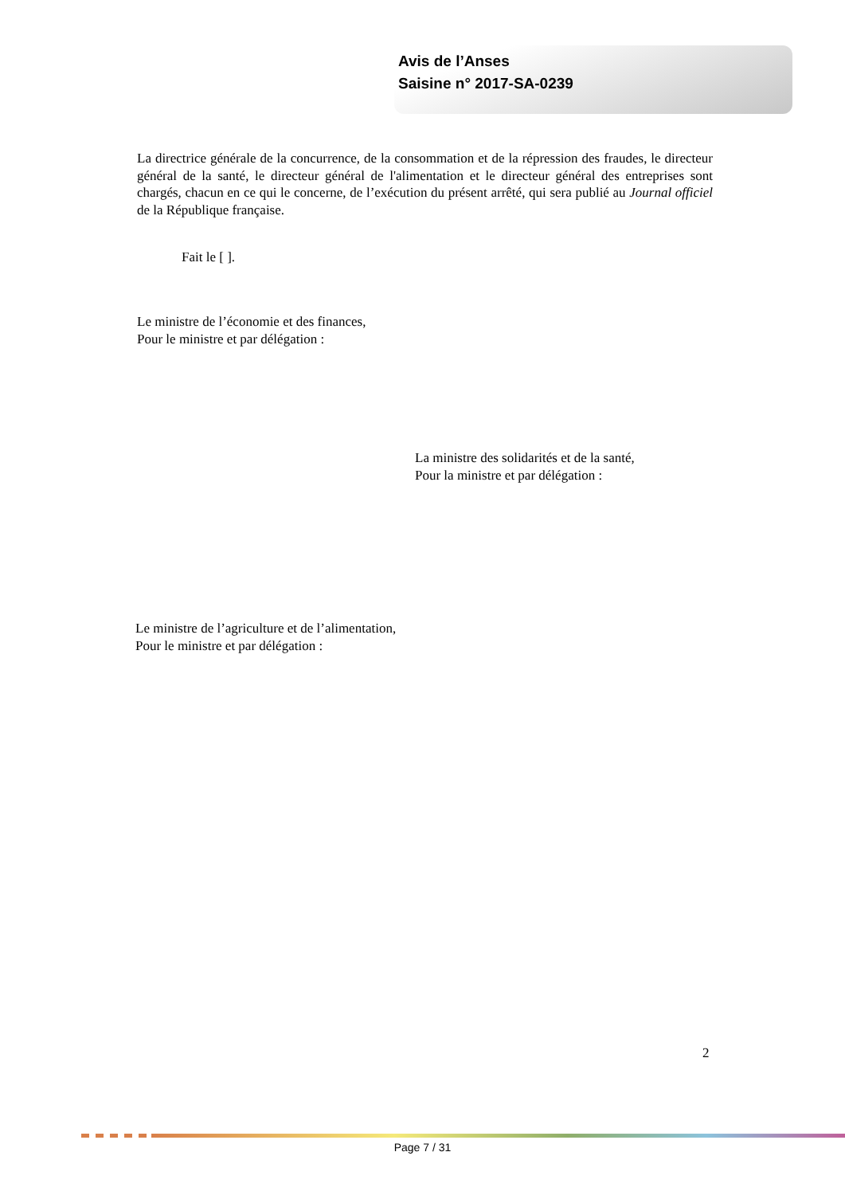Avis de l’Anses
Saisine n° 2017-SA-0239
La directrice générale de la concurrence, de la consommation et de la répression des fraudes, le directeur général de la santé, le directeur général de l'alimentation et le directeur général des entreprises sont chargés, chacun en ce qui le concerne, de l’exécution du présent arrêté, qui sera publié au Journal officiel de la République française.
Fait le [ ].
Le ministre de l’économie et des finances,
Pour le ministre et par délégation :
La ministre des solidarités et de la santé,
Pour la ministre et par délégation :
Le ministre de l’agriculture et de l’alimentation,
Pour le ministre et par délégation :
2
Page 7 / 31